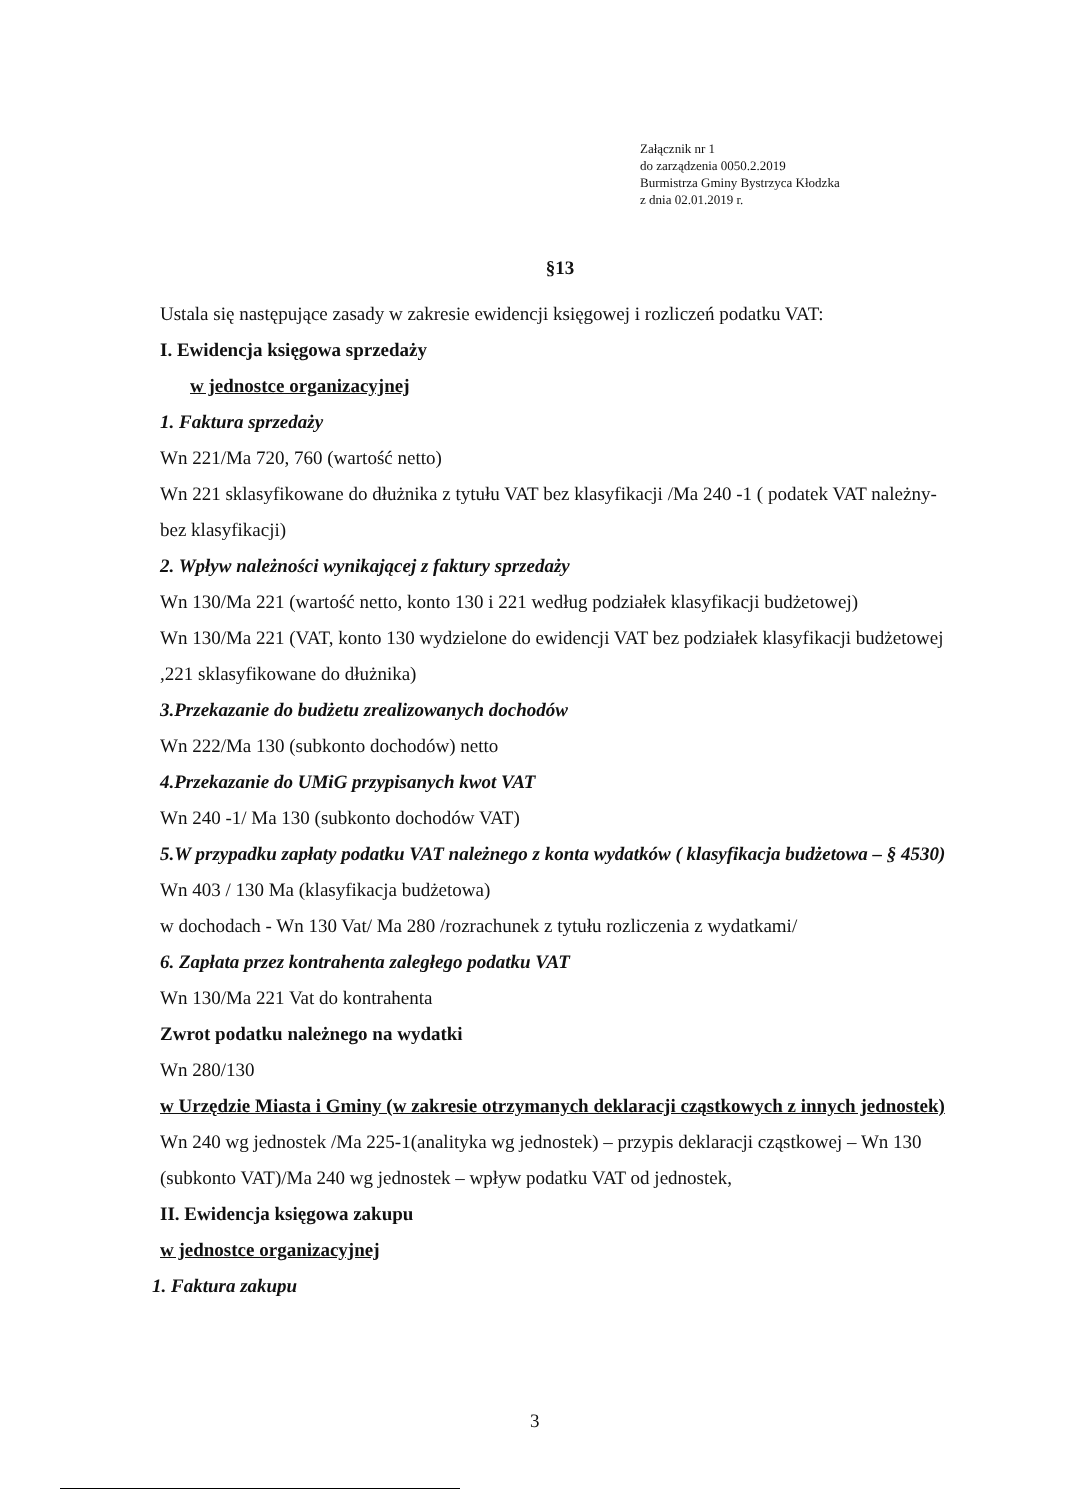Załącznik nr 1
do zarządzenia 0050.2.2019
Burmistrza Gminy Bystrzyca Kłodzka
z dnia 02.01.2019 r.
§13
Ustala się następujące zasady w zakresie ewidencji księgowej i rozliczeń podatku VAT:
I. Ewidencja księgowa sprzedaży
w jednostce organizacyjnej
1. Faktura sprzedaży
Wn 221/Ma 720, 760 (wartość netto)
Wn 221 sklasyfikowane do dłużnika z tytułu VAT bez klasyfikacji /Ma 240 -1 ( podatek VAT należny- bez klasyfikacji)
2. Wpływ należności wynikającej z faktury sprzedaży
Wn 130/Ma 221 (wartość netto, konto 130 i 221 według podziałek klasyfikacji budżetowej)
Wn 130/Ma 221 (VAT, konto 130 wydzielone do ewidencji VAT bez podziałek klasyfikacji budżetowej ,221 sklasyfikowane do dłużnika)
3.Przekazanie do budżetu zrealizowanych dochodów
Wn 222/Ma 130 (subkonto dochodów) netto
4.Przekazanie do UMiG przypisanych kwot VAT
Wn 240 -1/ Ma 130 (subkonto dochodów VAT)
5.W przypadku zapłaty podatku VAT należnego z konta wydatków ( klasyfikacja budżetowa – § 4530)
Wn 403 / 130 Ma (klasyfikacja budżetowa)
w dochodach - Wn 130 Vat/ Ma 280 /rozrachunek z tytułu rozliczenia z wydatkami/
6. Zapłata przez kontrahenta zaległego podatku VAT
Wn 130/Ma 221 Vat do kontrahenta
Zwrot podatku należnego na wydatki
Wn 280/130
w Urzędzie Miasta i Gminy (w zakresie otrzymanych deklaracji cząstkowych z innych jednostek)
Wn 240 wg jednostek /Ma 225-1(analityka wg jednostek) – przypis deklaracji cząstkowej – Wn 130 (subkonto VAT)/Ma 240 wg jednostek – wpływ podatku VAT od jednostek,
II. Ewidencja księgowa zakupu
w jednostce organizacyjnej
1. Faktura zakupu
3